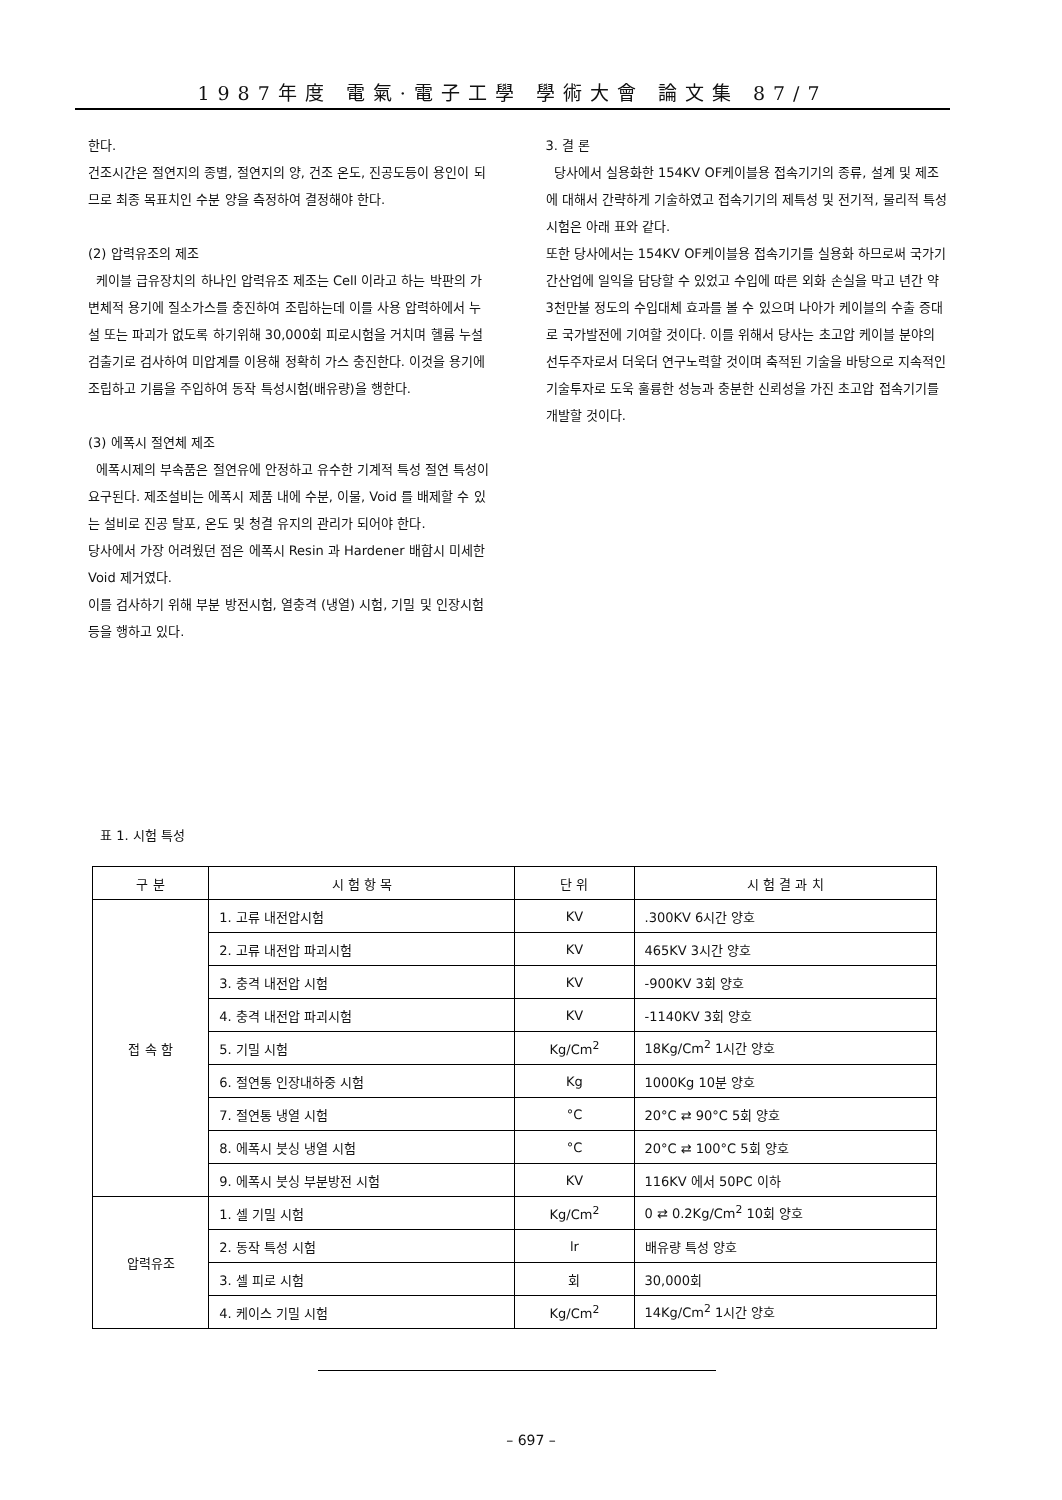1987年度 電氣·電子工學 學術大會 論文集 87/7
한다.
건조시간은 절연지의 종별, 절연지의 양, 건조 온도, 진공도등이 용인이 되므로 최종 목표치인 수분 양을 측정하여 결정해야 한다.
(2) 압력유조의 제조
케이블 급유장치의 하나인 압력유조 제조는 Cell 이라고 하는 박판의 가변체적 용기에 질소가스를 충진하여 조립하는데 이를 사용 압력하에서 누설 또는 파괴가 없도록 하기위해 30,000회 피로시험을 거치며 헬륨 누설 검출기로 검사하여 미압계를 이용해 정확히 가스 충진한다. 이것을 용기에 조립하고 기름을 주입하여 동작 특성시험(배유량)을 행한다.
(3) 에폭시 절연체 제조
에폭시제의 부속품은 절연유에 안정하고 유수한 기계적 특성 절연 특성이 요구된다. 제조설비는 에폭시 제품 내에 수분, 이물, Void 를 배제할 수 있는 설비로 진공 탈포, 온도 및 청결 유지의 관리가 되어야 한다.
당사에서 가장 어려웠던 점은 에폭시 Resin 과 Hardener 배합시 미세한 Void 제거였다.
이를 검사하기 위해 부분 방전시험, 열충격 (냉열) 시험, 기밀 및 인장시험등을 행하고 있다.
3. 결 론
당사에서 실용화한 154KV OF케이블용 접속기기의 종류, 설계 및 제조에 대해서 간략하게 기술하였고 접속기기의 제특성 및 전기적, 물리적 특성시험은 아래 표와 같다.
또한 당사에서는 154KV OF케이블용 접속기기를 실용화 하므로써 국가기간산업에 일익을 담당할 수 있었고 수입에 따른 외화 손실을 막고 년간 약 3천만불 정도의 수입대체 효과를 볼 수 있으며 나아가 케이블의 수출 증대로 국가발전에 기여할 것이다. 이를 위해서 당사는 초고압 케이블 분야의 선두주자로서 더욱더 연구노력할 것이며 축적된 기술을 바탕으로 지속적인 기술투자로 도욱 훌륭한 성능과 충분한 신뢰성을 가진 초고압 접속기기를 개발할 것이다.
표 1. 시험 특성
| 구 분 | 시 험 항 목 | 단 위 | 시 험 결 과 치 |
| --- | --- | --- | --- |
| 접 속 함 | 1. 고류 내전압시험 | KV | .300KV 6시간 양호 |
| | 2. 고류 내전압 파괴시험 | KV | 465KV 3시간 양호 |
| | 3. 충격 내전압 시험 | KV | -900KV 3회 양호 |
| | 4. 충격 내전압 파괴시험 | KV | -1140KV 3회 양호 |
| | 5. 기밀 시험 | Kg/Cm<sup>2</sup> | 18Kg/Cm<sup>2</sup> 1시간 양호 |
| | 6. 절연통 인장내하중 시험 | Kg | 1000Kg 10분 양호 |
| | 7. 절연통 냉열 시험 | °C | 20°C ⇄ 90°C 5회 양호 |
| | 8. 에폭시 붓싱 냉열 시험 | °C | 20°C ⇄ 100°C 5회 양호 |
| | 9. 에폭시 붓싱 부분방전 시험 | KV | 116KV 에서 50PC 이하 |
| 압력유조 | 1. 셀 기밀 시험 | Kg/Cm<sup>2</sup> | 0 ⇄ 0.2Kg/Cm<sup>2</sup> 10회 양호 |
| | 2. 동작 특성 시험 | lr | 배유량 특성 양호 |
| | 3. 셀 피로 시험 | 회 | 30,000회 |
| | 4. 케이스 기밀 시험 | Kg/Cm<sup>2</sup> | 14Kg/Cm<sup>2</sup> 1시간 양호 |
– 697 –